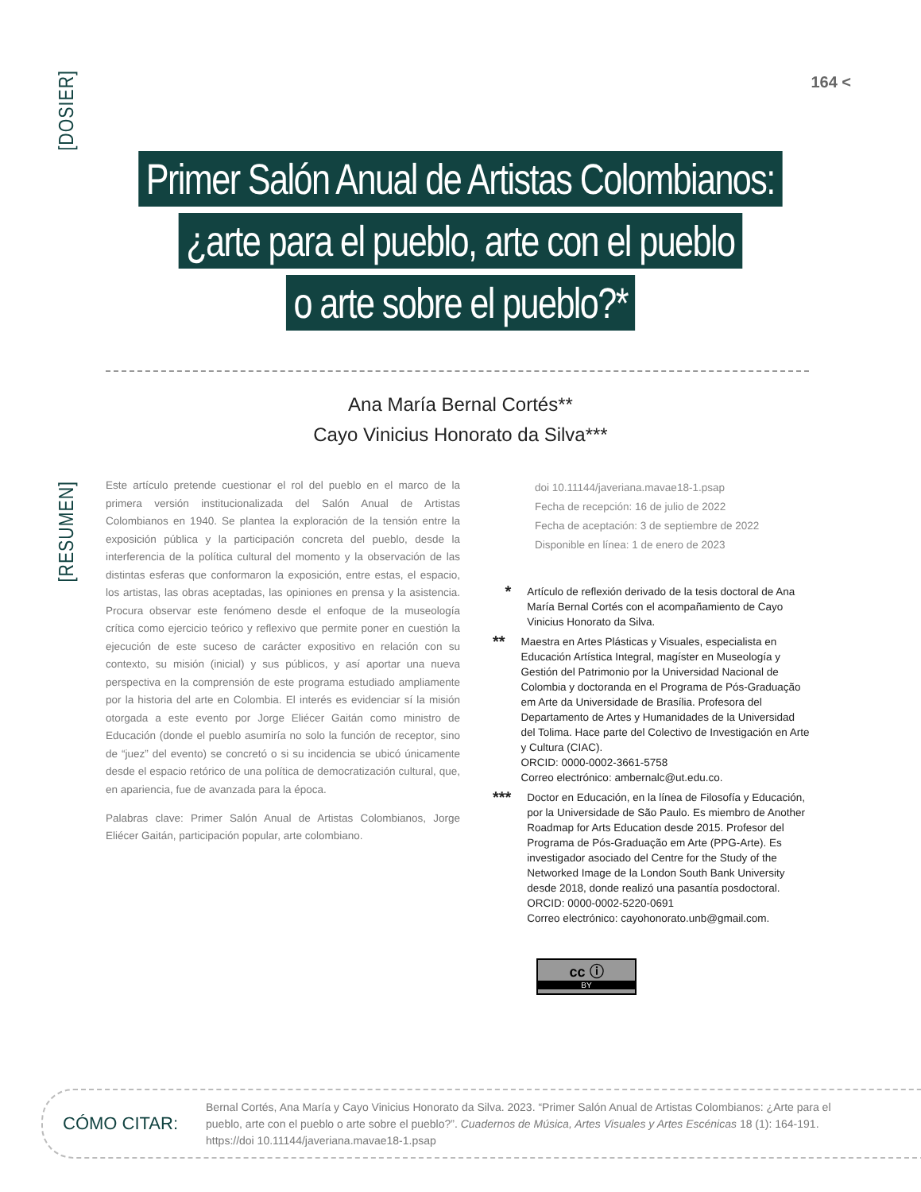[DOSIER]
164 <
Primer Salón Anual de Artistas Colombianos:
¿arte para el pueblo, arte con el pueblo
o arte sobre el pueblo?*
Ana María Bernal Cortés**
Cayo Vinicius Honorato da Silva***
[RESUMEN]
Este artículo pretende cuestionar el rol del pueblo en el marco de la primera versión institucionalizada del Salón Anual de Artistas Colombianos en 1940. Se plantea la exploración de la tensión entre la exposición pública y la participación concreta del pueblo, desde la interferencia de la política cultural del momento y la observación de las distintas esferas que conformaron la exposición, entre estas, el espacio, los artistas, las obras aceptadas, las opiniones en prensa y la asistencia. Procura observar este fenómeno desde el enfoque de la museología crítica como ejercicio teórico y reflexivo que permite poner en cuestión la ejecución de este suceso de carácter expositivo en relación con su contexto, su misión (inicial) y sus públicos, y así aportar una nueva perspectiva en la comprensión de este programa estudiado ampliamente por la historia del arte en Colombia. El interés es evidenciar sí la misión otorgada a este evento por Jorge Eliécer Gaitán como ministro de Educación (donde el pueblo asumiría no solo la función de receptor, sino de “juez” del evento) se concretó o si su incidencia se ubicó únicamente desde el espacio retórico de una política de democratización cultural, que, en apariencia, fue de avanzada para la época.
Palabras clave: Primer Salón Anual de Artistas Colombianos, Jorge Eliécer Gaitán, participación popular, arte colombiano.
doi 10.11144/javeriana.mavae18-1.psap
Fecha de recepción: 16 de julio de 2022
Fecha de aceptación: 3 de septiembre de 2022
Disponible en línea: 1 de enero de 2023
* Artículo de reflexión derivado de la tesis doctoral de Ana María Bernal Cortés con el acompañamiento de Cayo Vinicius Honorato da Silva.
** Maestra en Artes Plásticas y Visuales, especialista en Educación Artística Integral, magíster en Museología y Gestión del Patrimonio por la Universidad Nacional de Colombia y doctoranda en el Programa de Pós-Graduação em Arte da Universidade de Brasília. Profesora del Departamento de Artes y Humanidades de la Universidad del Tolima. Hace parte del Colectivo de Investigación en Arte y Cultura (CIAC).
ORCID: 0000-0002-3661-5758
Correo electrónico: ambernalc@ut.edu.co.
*** Doctor en Educación, en la línea de Filosofía y Educación, por la Universidade de São Paulo. Es miembro de Another Roadmap for Arts Education desde 2015. Profesor del Programa de Pós-Graduação em Arte (PPG-Arte). Es investigador asociado del Centre for the Study of the Networked Image de la London South Bank University desde 2018, donde realizó una pasantía posdoctoral.
ORCID: 0000-0002-5220-0691
Correo electrónico: cayohonorato.unb@gmail.com.
cc ⓘ
BY
CÓMO CITAR:
Bernal Cortés, Ana María y Cayo Vinicius Honorato da Silva. 2023. “Primer Salón Anual de Artistas Colombianos: ¿Arte para el pueblo, arte con el pueblo o arte sobre el pueblo?”. Cuadernos de Música, Artes Visuales y Artes Escénicas 18 (1): 164-191. https://doi 10.11144/javeriana.mavae18-1.psap